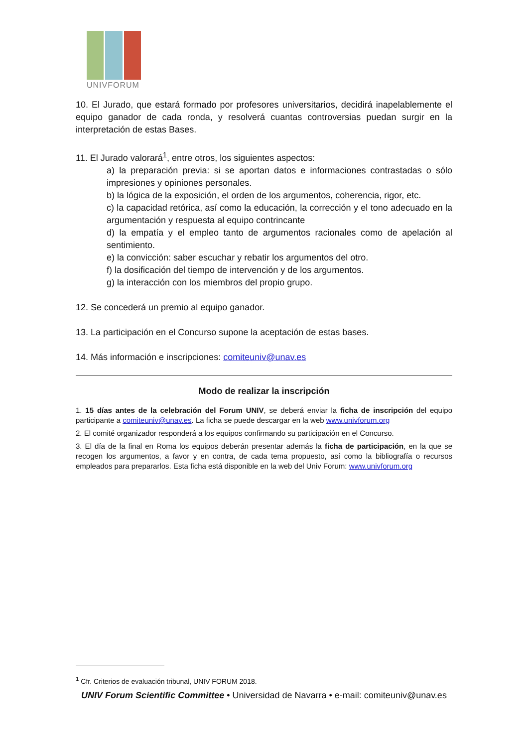UNIVFORUM
10. El Jurado, que estará formado por profesores universitarios, decidirá inapelablemente el equipo ganador de cada ronda, y resolverá cuantas controversias puedan surgir en la interpretación de estas Bases.
11. El Jurado valorará<sup>1</sup>, entre otros, los siguientes aspectos:
a) la preparación previa: si se aportan datos e informaciones contrastadas o sólo impresiones y opiniones personales.
b) la lógica de la exposición, el orden de los argumentos, coherencia, rigor, etc.
c) la capacidad retórica, así como la educación, la corrección y el tono adecuado en la argumentación y respuesta al equipo contrincante
d) la empatía y el empleo tanto de argumentos racionales como de apelación al sentimiento.
e) la convicción: saber escuchar y rebatir los argumentos del otro.
f) la dosificación del tiempo de intervención y de los argumentos.
g) la interacción con los miembros del propio grupo.
12. Se concederá un premio al equipo ganador.
13. La participación en el Concurso supone la aceptación de estas bases.
14. Más información e inscripciones: comiteuniv@unav.es
Modo de realizar la inscripción
1. 15 días antes de la celebración del Forum UNIV, se deberá enviar la ficha de inscripción del equipo participante a comiteuniv@unav.es. La ficha se puede descargar en la web www.univforum.org
2. El comité organizador responderá a los equipos confirmando su participación en el Concurso.
3. El día de la final en Roma los equipos deberán presentar además la ficha de participación, en la que se recogen los argumentos, a favor y en contra, de cada tema propuesto, así como la bibliografía o recursos empleados para prepararlos. Esta ficha está disponible en la web del Univ Forum: www.univforum.org
<sup>1</sup> Cfr. Criterios de evaluación tribunal, UNIV FORUM 2018.
UNIV Forum Scientific Committee • Universidad de Navarra • e-mail: comiteuniv@unav.es